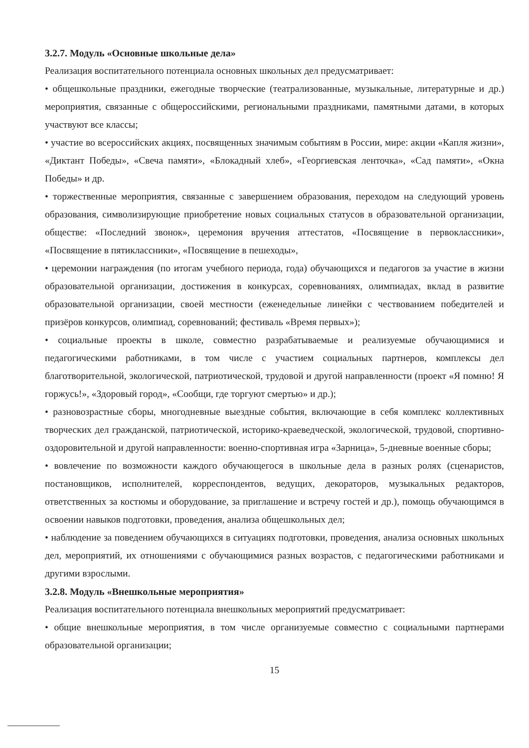3.2.7. Модуль «Основные школьные дела»
Реализация воспитательного потенциала основных школьных дел предусматривает:
• общешкольные праздники, ежегодные творческие (театрализованные, музыкальные, литературные и др.) мероприятия, связанные с общероссийскими, региональными праздниками, памятными датами, в которых участвуют все классы;
• участие во всероссийских акциях, посвященных значимым событиям в России, мире: акции «Капля жизни», «Диктант Победы», «Свеча памяти», «Блокадный хлеб», «Георгиевская ленточка», «Сад памяти», «Окна Победы» и др.
• торжественные мероприятия, связанные с завершением образования, переходом на следующий уровень образования, символизирующие приобретение новых социальных статусов в образовательной организации, обществе: «Последний звонок», церемония вручения аттестатов, «Посвящение в первоклассники», «Посвящение в пятиклассники», «Посвящение в пешеходы»,
• церемонии награждения (по итогам учебного периода, года) обучающихся и педагогов за участие в жизни образовательной организации, достижения в конкурсах, соревнованиях, олимпиадах, вклад в развитие образовательной организации, своей местности (еженедельные линейки с чествованием победителей и призёров конкурсов, олимпиад, соревнований; фестиваль «Время первых»);
• социальные проекты в школе, совместно разрабатываемые и реализуемые обучающимися и педагогическими работниками, в том числе с участием социальных партнеров, комплексы дел благотворительной, экологической, патриотической, трудовой и другой направленности (проект «Я помню! Я горжусь!», «Здоровый город», «Сообщи, где торгуют смертью» и др.);
• разновозрастные сборы, многодневные выездные события, включающие в себя комплекс коллективных творческих дел гражданской, патриотической, историко-краеведческой, экологической, трудовой, спортивно-оздоровительной и другой направленности: военно-спортивная игра «Зарница», 5-дневные военные сборы;
• вовлечение по возможности каждого обучающегося в школьные дела в разных ролях (сценаристов, постановщиков, исполнителей, корреспондентов, ведущих, декораторов, музыкальных редакторов, ответственных за костюмы и оборудование, за приглашение и встречу гостей и др.), помощь обучающимся в освоении навыков подготовки, проведения, анализа общешкольных дел;
• наблюдение за поведением обучающихся в ситуациях подготовки, проведения, анализа основных школьных дел, мероприятий, их отношениями с обучающимися разных возрастов, с педагогическими работниками и другими взрослыми.
3.2.8. Модуль «Внешкольные мероприятия»
Реализация воспитательного потенциала внешкольных мероприятий предусматривает:
• общие внешкольные мероприятия, в том числе организуемые совместно с социальными партнерами образовательной организации;
15